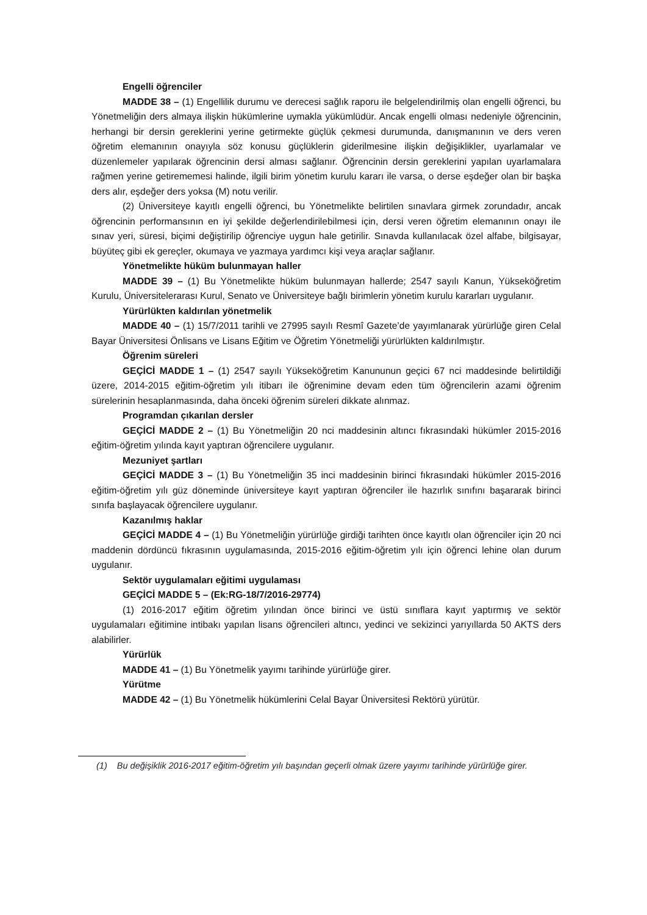Engelli öğrenciler
MADDE 38 – (1) Engellilik durumu ve derecesi sağlık raporu ile belgelendirilmiş olan engelli öğrenci, bu Yönetmeliğin ders almaya ilişkin hükümlerine uymakla yükümlüdür. Ancak engelli olması nedeniyle öğrencinin, herhangi bir dersin gereklerini yerine getirmekte güçlük çekmesi durumunda, danışmanının ve ders veren öğretim elemanının onayıyla söz konusu güçlüklerin giderilmesine ilişkin değişiklikler, uyarlamalar ve düzenlemeler yapılarak öğrencinin dersi alması sağlanır. Öğrencinin dersin gereklerini yapılan uyarlamalara rağmen yerine getirememesi halinde, ilgili birim yönetim kurulu kararı ile varsa, o derse eşdeğer olan bir başka ders alır, eşdeğer ders yoksa (M) notu verilir.
(2) Üniversiteye kayıtlı engelli öğrenci, bu Yönetmelikte belirtilen sınavlara girmek zorundadır, ancak öğrencinin performansının en iyi şekilde değerlendirilebilmesi için, dersi veren öğretim elemanının onayı ile sınav yeri, süresi, biçimi değiştirilip öğrenciye uygun hale getirilir. Sınavda kullanılacak özel alfabe, bilgisayar, büyüteç gibi ek gereçler, okumaya ve yazmaya yardımcı kişi veya araçlar sağlanır.
Yönetmelikte hüküm bulunmayan haller
MADDE 39 – (1) Bu Yönetmelikte hüküm bulunmayan hallerde; 2547 sayılı Kanun, Yükseköğretim Kurulu, Üniversitelerarası Kurul, Senato ve Üniversiteye bağlı birimlerin yönetim kurulu kararları uygulanır.
Yürürlükten kaldırılan yönetmelik
MADDE 40 – (1) 15/7/2011 tarihli ve 27995 sayılı Resmî Gazete’de yayımlanarak yürürlüğe giren Celal Bayar Üniversitesi Önlisans ve Lisans Eğitim ve Öğretim Yönetmeliği yürürlükten kaldırılmıştır.
Öğrenim süreleri
GEÇİCİ MADDE 1 – (1) 2547 sayılı Yükseköğretim Kanununun geçici 67 nci maddesinde belirtildiği üzere, 2014-2015 eğitim-öğretim yılı itibarı ile öğrenimine devam eden tüm öğrencilerin azami öğrenim sürelerinin hesaplanmasında, daha önceki öğrenim süreleri dikkate alınmaz.
Programdan çıkarılan dersler
GEÇİCİ MADDE 2 – (1) Bu Yönetmeliğin 20 nci maddesinin altıncı fıkrasındaki hükümler 2015-2016 eğitim-öğretim yılında kayıt yaptıran öğrencilere uygulanır.
Mezuniyet şartları
GEÇİCİ MADDE 3 – (1) Bu Yönetmeliğin 35 inci maddesinin birinci fıkrasındaki hükümler 2015-2016 eğitim-öğretim yılı güz döneminde üniversiteye kayıt yaptıran öğrenciler ile hazırlık sınıfını başararak birinci sınıfa başlayacak öğrencilere uygulanır.
Kazanılmış haklar
GEÇİCİ MADDE 4 – (1) Bu Yönetmeliğin yürürlüğe girdiği tarihten önce kayıtlı olan öğrenciler için 20 nci maddenin dördüncü fıkrasının uygulamasında, 2015-2016 eğitim-öğretim yılı için öğrenci lehine olan durum uygulanır.
Sektör uygulamaları eğitimi uygulaması
GEÇİCİ MADDE 5 – (Ek:RG-18/7/2016-29774)
(1) 2016-2017 eğitim öğretim yılından önce birinci ve üstü sınıflara kayıt yaptırmış ve sektör uygulamaları eğitimine intibakı yapılan lisans öğrencileri altıncı, yedinci ve sekizinci yarıyıllarda 50 AKTS ders alabilirler.
Yürürlük
MADDE 41 – (1) Bu Yönetmelik yayımı tarihinde yürürlüğe girer.
Yürütme
MADDE 42 – (1) Bu Yönetmelik hükümlerini Celal Bayar Üniversitesi Rektörü yürütür.
(1) Bu değişiklik 2016-2017 eğitim-öğretim yılı başından geçerli olmak üzere yayımı tarihinde yürürlüğe girer.